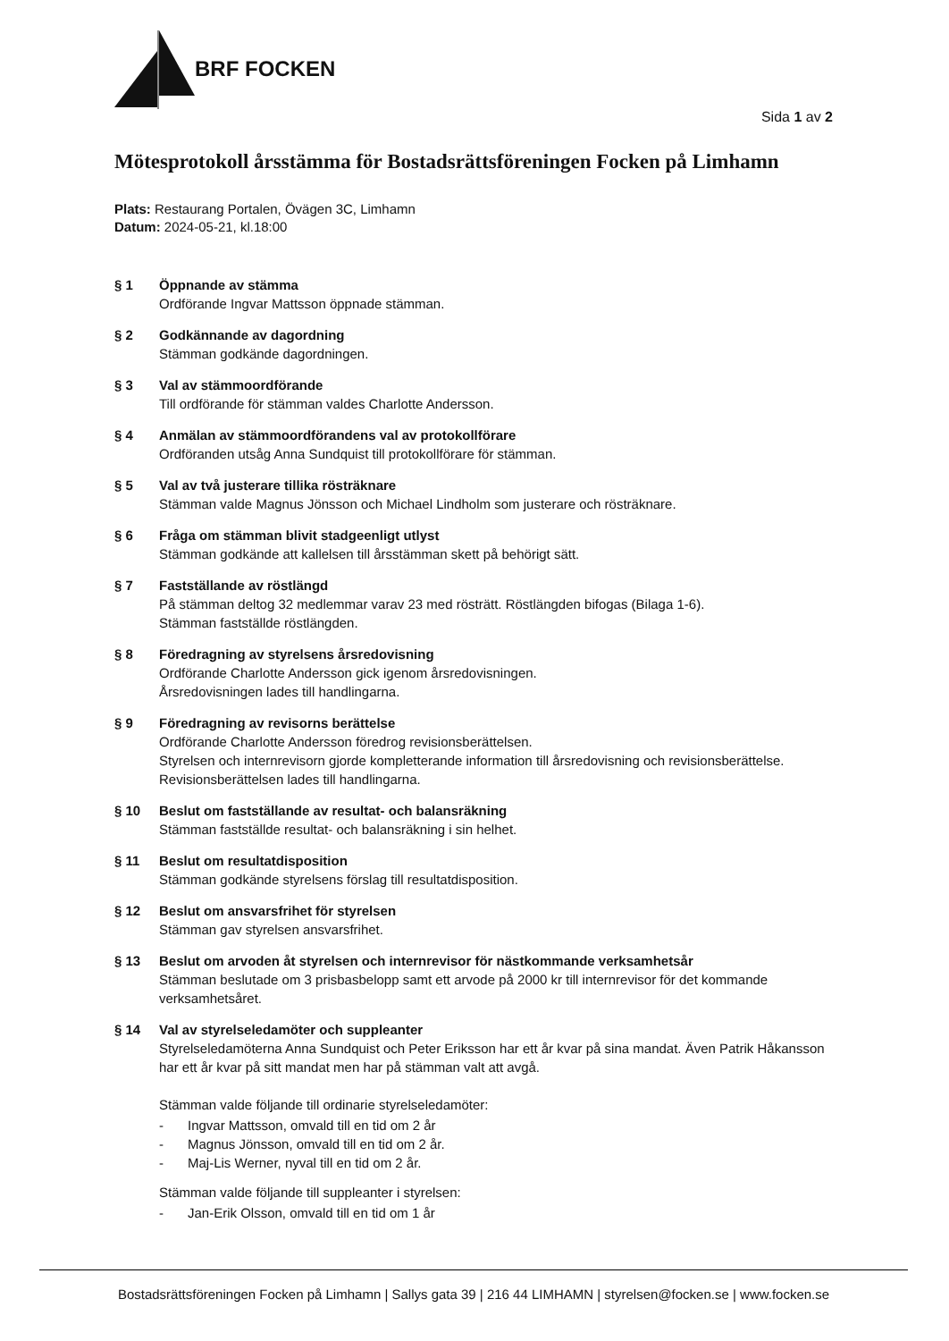BRF FOCKEN
Sida 1 av 2
Mötesprotokoll årsstämma för Bostadsrättsföreningen Focken på Limhamn
Plats: Restaurang Portalen, Övägen 3C, Limhamn
Datum: 2024-05-21, kl.18:00
§ 1 Öppnande av stämma
Ordförande Ingvar Mattsson öppnade stämman.
§ 2 Godkännande av dagordning
Stämman godkände dagordningen.
§ 3 Val av stämmoordförande
Till ordförande för stämman valdes Charlotte Andersson.
§ 4 Anmälan av stämmoordförandens val av protokollförare
Ordföranden utsåg Anna Sundquist till protokollförare för stämman.
§ 5 Val av två justerare tillika rösträknare
Stämman valde Magnus Jönsson och Michael Lindholm som justerare och rösträknare.
§ 6 Fråga om stämman blivit stadgeenligt utlyst
Stämman godkände att kallelsen till årsstämman skett på behörigt sätt.
§ 7 Fastställande av röstlängd
På stämman deltog 32 medlemmar varav 23 med rösträtt. Röstlängden bifogas (Bilaga 1-6).
Stämman fastställde röstlängden.
§ 8 Föredragning av styrelsens årsredovisning
Ordförande Charlotte Andersson gick igenom årsredovisningen.
Årsredovisningen lades till handlingarna.
§ 9 Föredragning av revisorns berättelse
Ordförande Charlotte Andersson föredrog revisionsberättelsen.
Styrelsen och internrevisorn gjorde kompletterande information till årsredovisning och revisionsberättelse.
Revisionsberättelsen lades till handlingarna.
§ 10 Beslut om fastställande av resultat- och balansräkning
Stämman fastställde resultat- och balansräkning i sin helhet.
§ 11 Beslut om resultatdisposition
Stämman godkände styrelsens förslag till resultatdisposition.
§ 12 Beslut om ansvarsfrihet för styrelsen
Stämman gav styrelsen ansvarsfrihet.
§ 13 Beslut om arvoden åt styrelsen och internrevisor för nästkommande verksamhetsår
Stämman beslutade om 3 prisbasbelopp samt ett arvode på 2000 kr till internrevisor för det kommande verksamhetsåret.
§ 14 Val av styrelseledamöter och suppleanter
Styrelseledamöterna Anna Sundquist och Peter Eriksson har ett år kvar på sina mandat. Även Patrik Håkansson har ett år kvar på sitt mandat men har på stämman valt att avgå.
Stämman valde följande till ordinarie styrelseledamöter:
- Ingvar Mattsson, omvald till en tid om 2 år
- Magnus Jönsson, omvald till en tid om 2 år.
- Maj-Lis Werner, nyval till en tid om 2 år.
Stämman valde följande till suppleanter i styrelsen:
- Jan-Erik Olsson, omvald till en tid om 1 år
Bostadsrättsföreningen Focken på Limhamn | Sallys gata 39 | 216 44 LIMHAMN | styrelsen@focken.se | www.focken.se